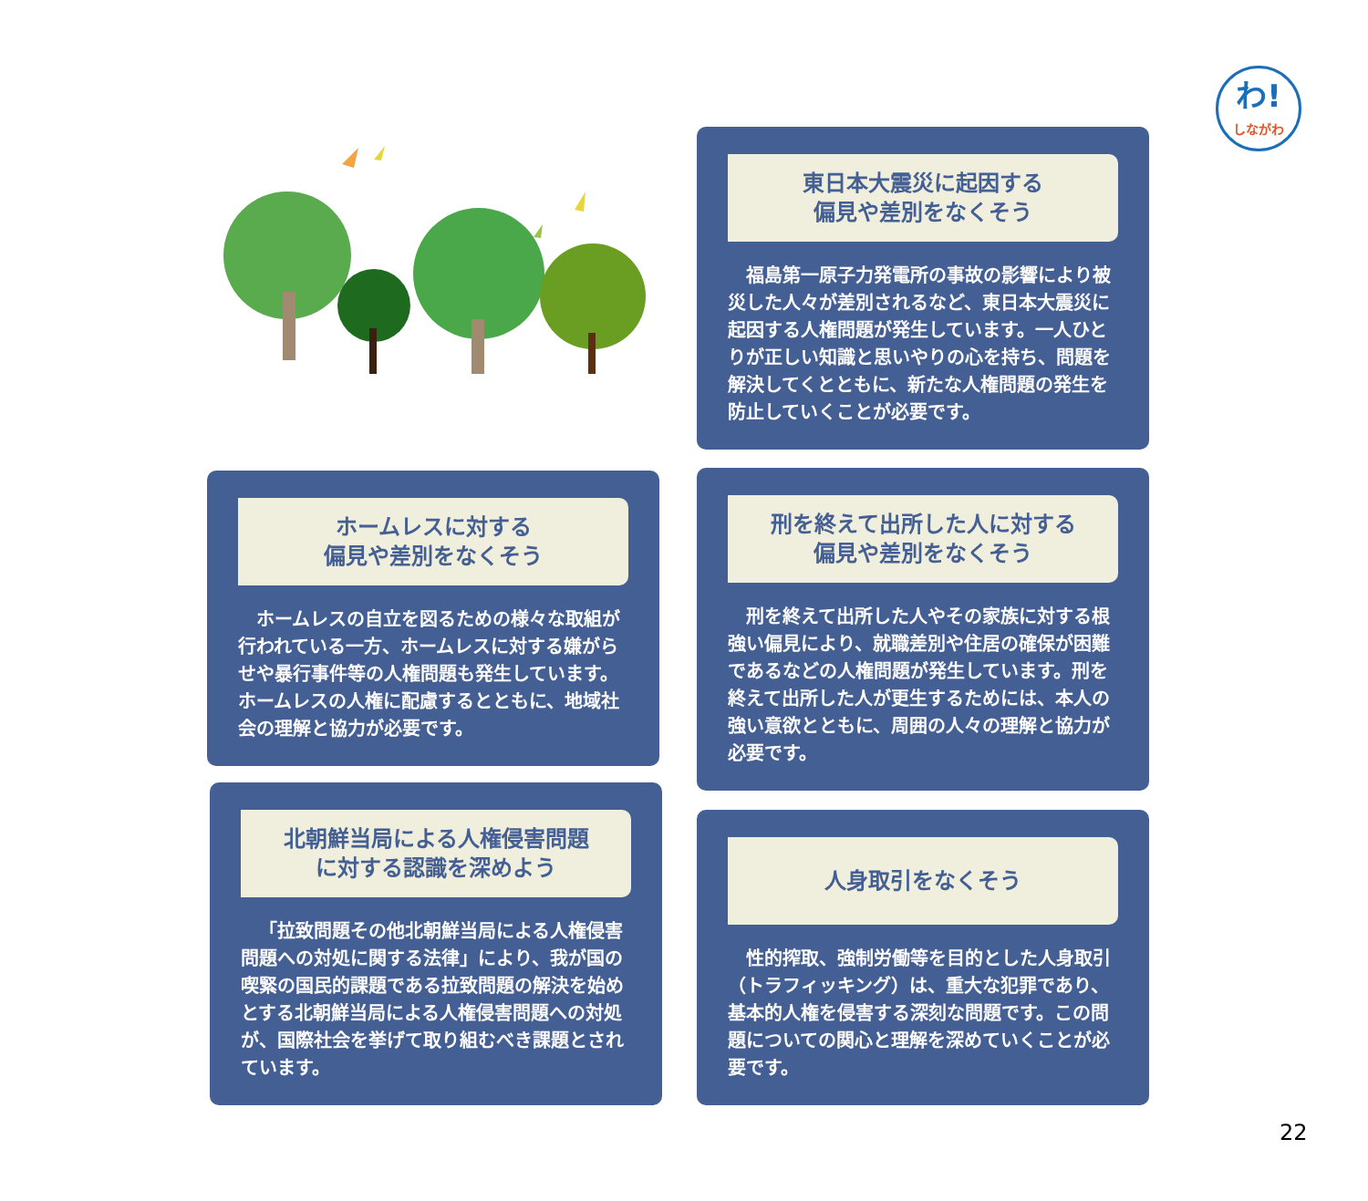わ!
しながわ
東日本大震災に起因する
偏見や差別をなくそう
福島第一原子力発電所の事故の影響により被災した人々が差別されるなど、東日本大震災に起因する人権問題が発生しています。一人ひとりが正しい知識と思いやりの心を持ち、問題を解決してくとともに、新たな人権問題の発生を防止していくことが必要です。
ホームレスに対する
偏見や差別をなくそう
ホームレスの自立を図るための様々な取組が行われている一方、ホームレスに対する嫌がらせや暴行事件等の人権問題も発生しています。ホームレスの人権に配慮するとともに、地域社会の理解と協力が必要です。
刑を終えて出所した人に対する
偏見や差別をなくそう
刑を終えて出所した人やその家族に対する根強い偏見により、就職差別や住居の確保が困難であるなどの人権問題が発生しています。刑を終えて出所した人が更生するためには、本人の強い意欲とともに、周囲の人々の理解と協力が必要です。
北朝鮮当局による人権侵害問題
に対する認識を深めよう
「拉致問題その他北朝鮮当局による人権侵害問題への対処に関する法律」により、我が国の喫緊の国民的課題である拉致問題の解決を始めとする北朝鮮当局による人権侵害問題への対処が、国際社会を挙げて取り組むべき課題とされています。
人身取引をなくそう
性的搾取、強制労働等を目的とした人身取引（トラフィッキング）は、重大な犯罪であり、基本的人権を侵害する深刻な問題です。この問題についての関心と理解を深めていくことが必要です。
22